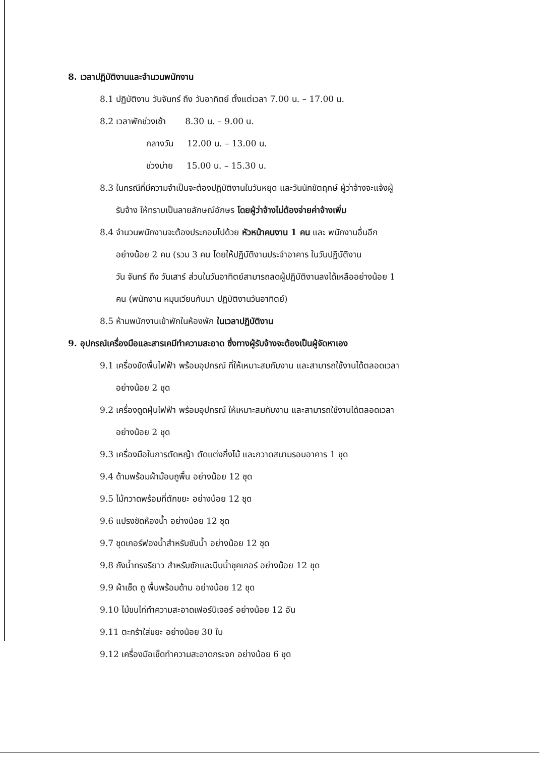8. เวลาปฏิบัติงานและจำนวนพนักงาน
8.1 ปฏิบัติงาน วันจันทร์ ถึง วันอาทิตย์ ตั้งแต่เวลา 7.00 น. – 17.00 น.
8.2 เวลาพักช่วงเช้า 8.30 น. – 9.00 น.
กลางวัน 12.00 น. – 13.00 น.
ช่วงบ่าย 15.00 น. – 15.30 น.
8.3 ในกรณีที่มีความจำเป็นจะต้องปฏิบัติงานในวันหยุด และวันนักขัตฤกษ์ ผู้ว่าจ้างจะแจ้งผู้
รับจ้าง ให้ทราบเป็นลายลักษณ์อักษร โดยผู้ว่าจ้างไม่ต้องจ่ายค่าจ้างเพิ่ม
8.4 จำนวนพนักงานจะต้องประกอบไปด้วย หัวหน้าคนงาน 1 คน และ พนักงานอื่นอีก
อย่างน้อย 2 คน (รวม 3 คน โดยให้ปฏิบัติงานประจำอาคาร ในวันปฏิบัติงาน
วัน จันทร์ ถึง วันเสาร์ ส่วนในวันอาทิตย์สามารถลดผู้ปฏิบัติงานลงได้เหลืออย่างน้อย 1
คน (พนักงาน หมุนเวียนกันมา ปฏิบัติงานวันอาทิตย์)
8.5 ห้ามพนักงานเข้าพักในห้องพัก ในเวลาปฏิบัติงาน
9. อุปกรณ์เครื่องมือและสารเคมีทำความสะอาด ซึ่งทางผู้รับจ้างจะต้องเป็นผู้จัดหาเอง
9.1 เครื่องขัดพื้นไฟฟ้า พร้อมอุปกรณ์ ที่ให้เหมาะสมกับงาน และสามารถใช้งานได้ตลอดเวลา
อย่างน้อย 2 ชุด
9.2 เครื่องดูดฝุ่นไฟฟ้า พร้อมอุปกรณ์ ให้เหมาะสมกับงาน และสามารถใช้งานได้ตลอดเวลา
อย่างน้อย 2 ชุด
9.3 เครื่องมือในการตัดหญ้า ตัดแต่งกิ่งไม้ และกวาดสนามรอบอาคาร 1 ชุด
9.4 ด้ามพร้อมผ้าม๊อบถูพื้น อย่างน้อย 12 ชุด
9.5 ไม้กวาดพร้อมที่ตักขยะ อย่างน้อย 12 ชุด
9.6 แปรงขัดห้องน้ำ อย่างน้อย 12 ชุด
9.7 ชุดเกอร์ฟองน้ำสำหรับซับน้ำ อย่างน้อย 12 ชุด
9.8 ถังน้ำทรงรียาว สำหรับซักและบีบน้ำชุคเกอร์ อย่างน้อย 12 ชุด
9.9 ผ้าเช็ด ถู พื้นพร้อมด้าม อย่างน้อย 12 ชุด
9.10 ไม้ขนไก่ทำความสะอาดเฟอร์นิเจอร์ อย่างน้อย 12 อัน
9.11 ตะกร้าใส่ขยะ อย่างน้อย 30 ใบ
9.12 เครื่องมือเช็ดทำความสะอาดกระจก อย่างน้อย 6 ชุด